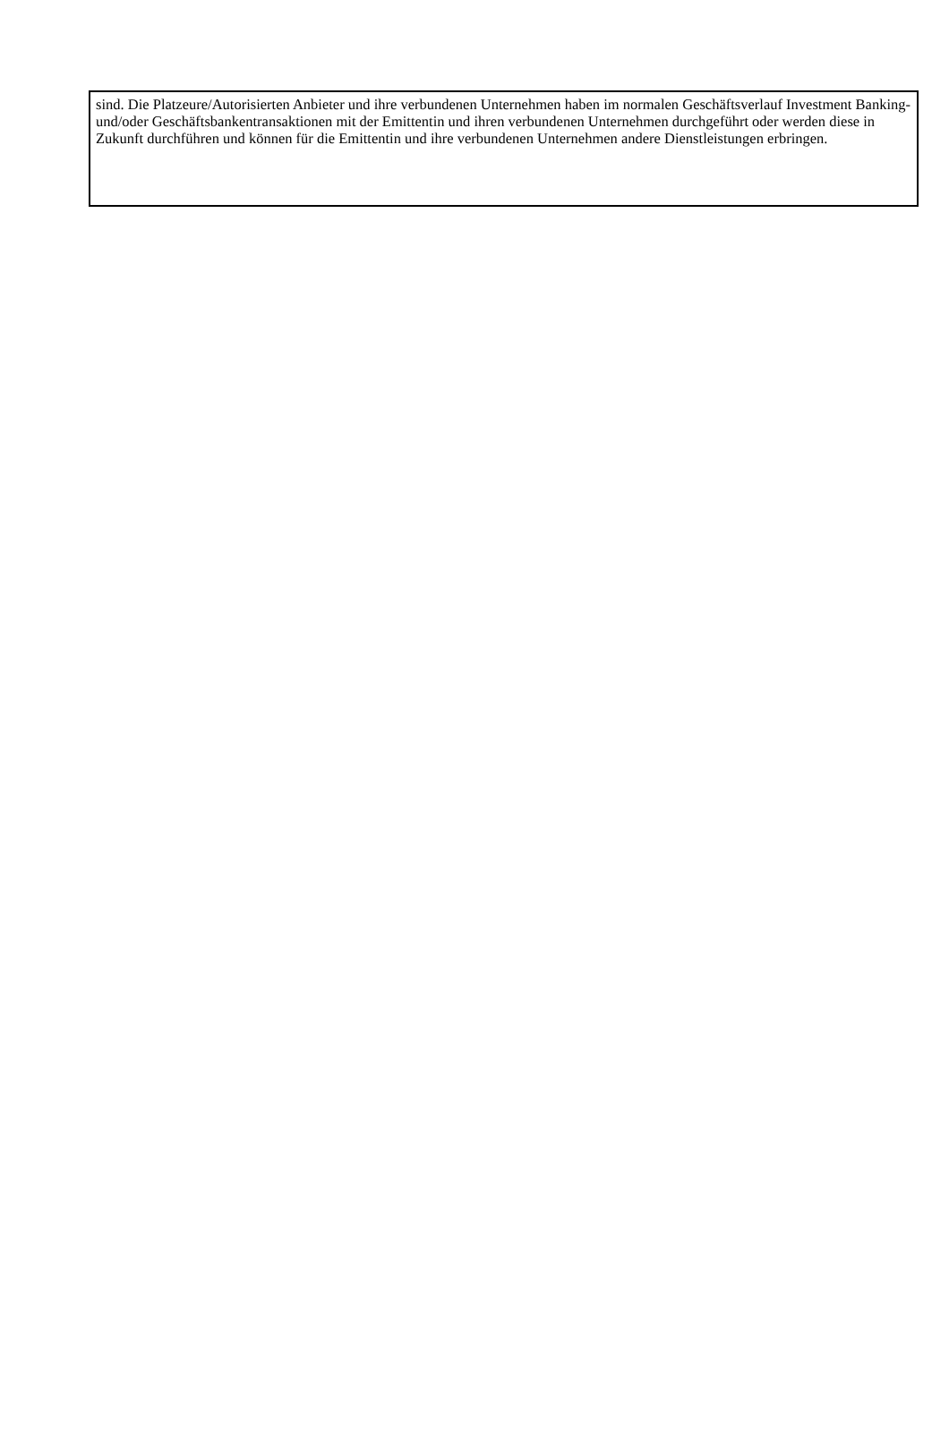sind. Die Platzeure/Autorisierten Anbieter und ihre verbundenen Unternehmen haben im normalen Geschäftsverlauf Investment Banking- und/oder Geschäftsbankentransaktionen mit der Emittentin und ihren verbundenen Unternehmen durchgeführt oder werden diese in Zukunft durchführen und können für die Emittentin und ihre verbundenen Unternehmen andere Dienstleistungen erbringen.